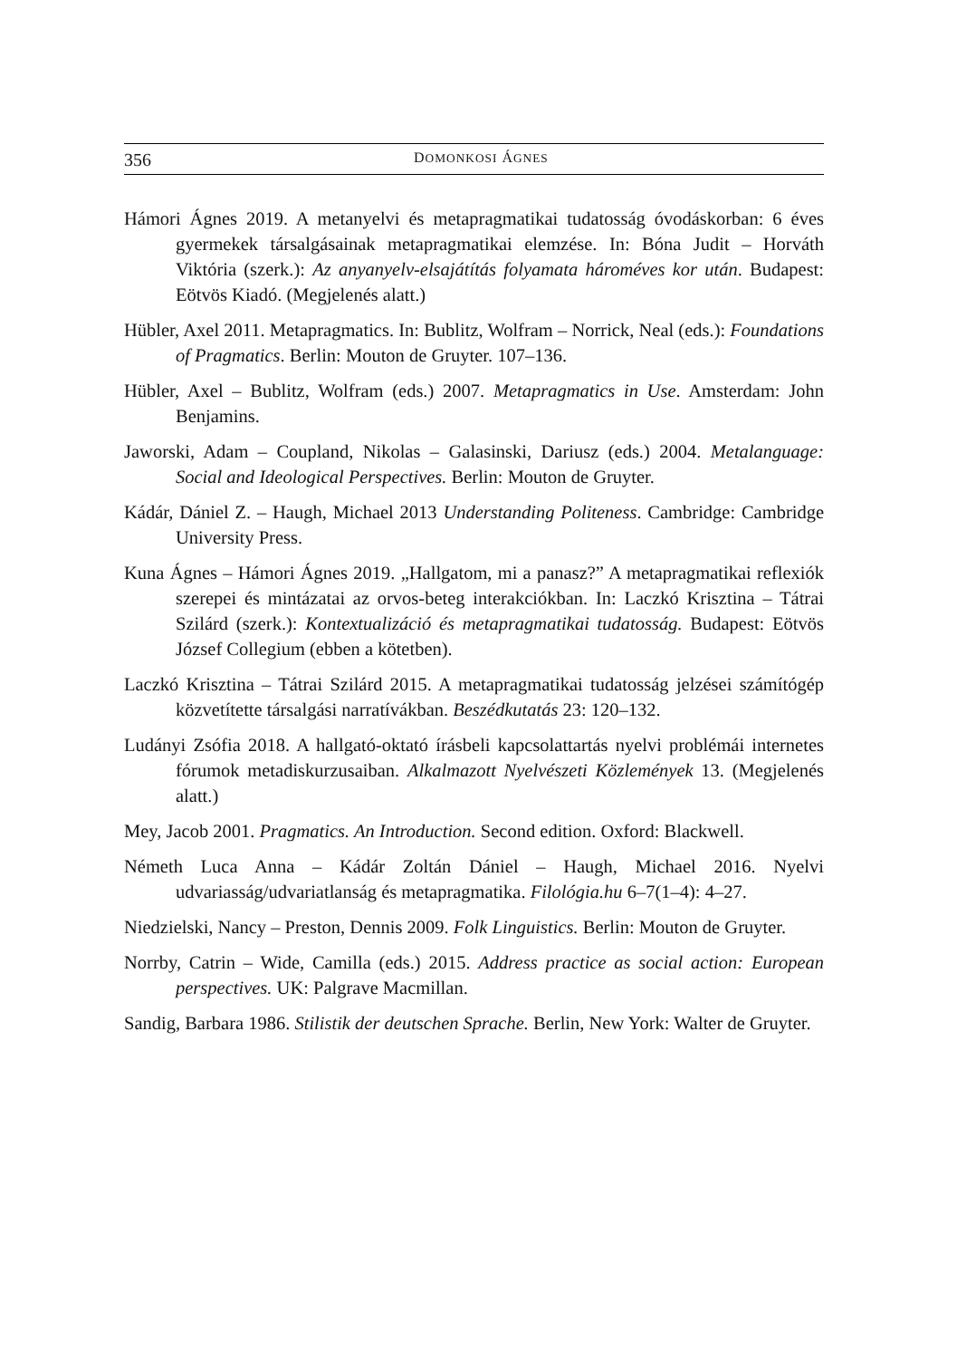356 DOMONKOSI ÁGNES
Hámori Ágnes 2019. A metanyelvi és metapragmatikai tudatosság óvodáskorban: 6 éves gyermekek társalgásainak metapragmatikai elemzése. In: Bóna Judit – Horváth Viktória (szerk.): Az anyanyelv-elsajátítás folyamata hároméves kor után. Budapest: Eötvös Kiadó. (Megjelenés alatt.)
Hübler, Axel 2011. Metapragmatics. In: Bublitz, Wolfram – Norrick, Neal (eds.): Foundations of Pragmatics. Berlin: Mouton de Gruyter. 107–136.
Hübler, Axel – Bublitz, Wolfram (eds.) 2007. Metapragmatics in Use. Amsterdam: John Benjamins.
Jaworski, Adam – Coupland, Nikolas – Galasinski, Dariusz (eds.) 2004. Metalanguage: Social and Ideological Perspectives. Berlin: Mouton de Gruyter.
Kádár, Dániel Z. – Haugh, Michael 2013 Understanding Politeness. Cambridge: Cambridge University Press.
Kuna Ágnes – Hámori Ágnes 2019. „Hallgatom, mi a panasz?” A metapragmatikai reflexiók szerepei és mintázatai az orvos-beteg interakciókban. In: Laczkó Krisztina – Tátrai Szilárd (szerk.): Kontextualizáció és metapragmatikai tudatosság. Budapest: Eötvös József Collegium (ebben a kötetben).
Laczkó Krisztina – Tátrai Szilárd 2015. A metapragmatikai tudatosság jelzései számítógép közvetítette társalgási narratívákban. Beszédkutatás 23: 120–132.
Ludányi Zsófia 2018. A hallgató-oktató írásbeli kapcsolattartás nyelvi problémái internetes fórumok metadiskurzusaiban. Alkalmazott Nyelvészeti Közlemények 13. (Megjelenés alatt.)
Mey, Jacob 2001. Pragmatics. An Introduction. Second edition. Oxford: Blackwell.
Németh Luca Anna – Kádár Zoltán Dániel – Haugh, Michael 2016. Nyelvi udvariasság/udvariatlanság és metapragmatika. Filológia.hu 6–7(1–4): 4–27.
Niedzielski, Nancy – Preston, Dennis 2009. Folk Linguistics. Berlin: Mouton de Gruyter.
Norrby, Catrin – Wide, Camilla (eds.) 2015. Address practice as social action: European perspectives. UK: Palgrave Macmillan.
Sandig, Barbara 1986. Stilistik der deutschen Sprache. Berlin, New York: Walter de Gruyter.